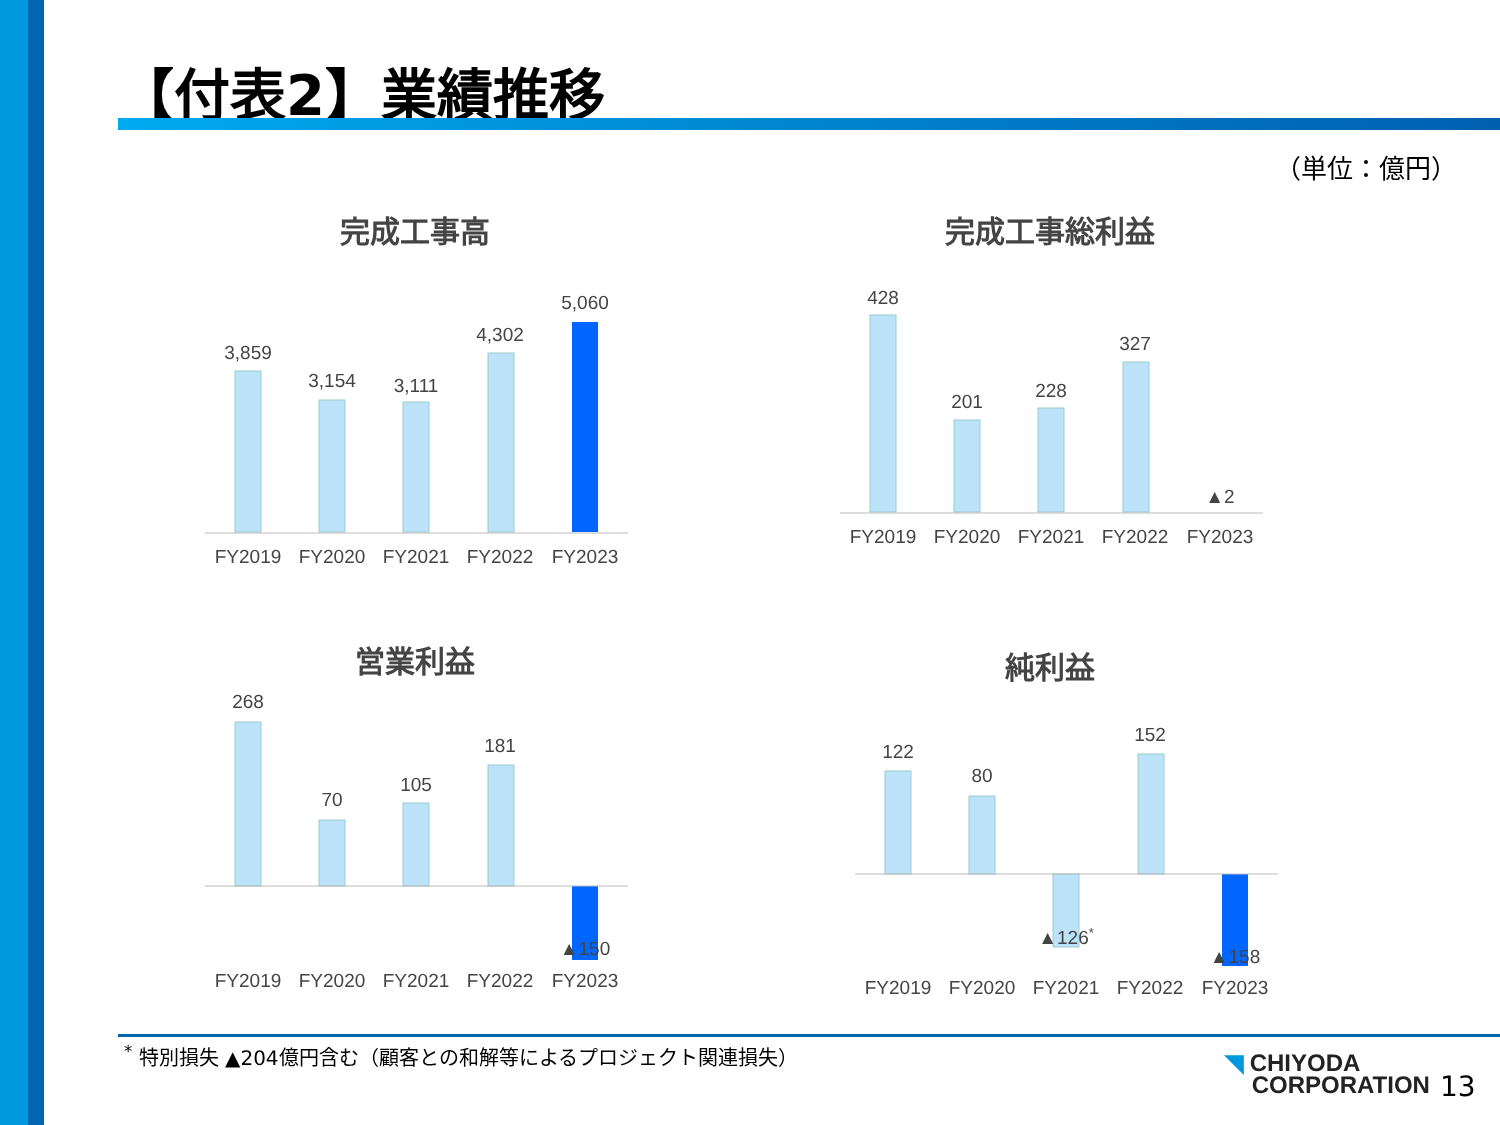【付表2】業績推移
（単位：億円）
完成工事高
3,859
3,154
3,111
4,302
5,060
FY2019
FY2020
FY2021
FY2022
FY2023
完成工事総利益
428
201
228
327
▲2
FY2019
FY2020
FY2021
FY2022
FY2023
営業利益
268
70
105
181
▲150
FY2019
FY2020
FY2021
FY2022
FY2023
純利益
122
80
▲126*
152
▲158
FY2019
FY2020
FY2021
FY2022
FY2023
<sup>*</sup> 特別損失 ▲204億円含む（顧客との和解等によるプロジェクト関連損失）
◥ CHIYODA
CORPORATION
13